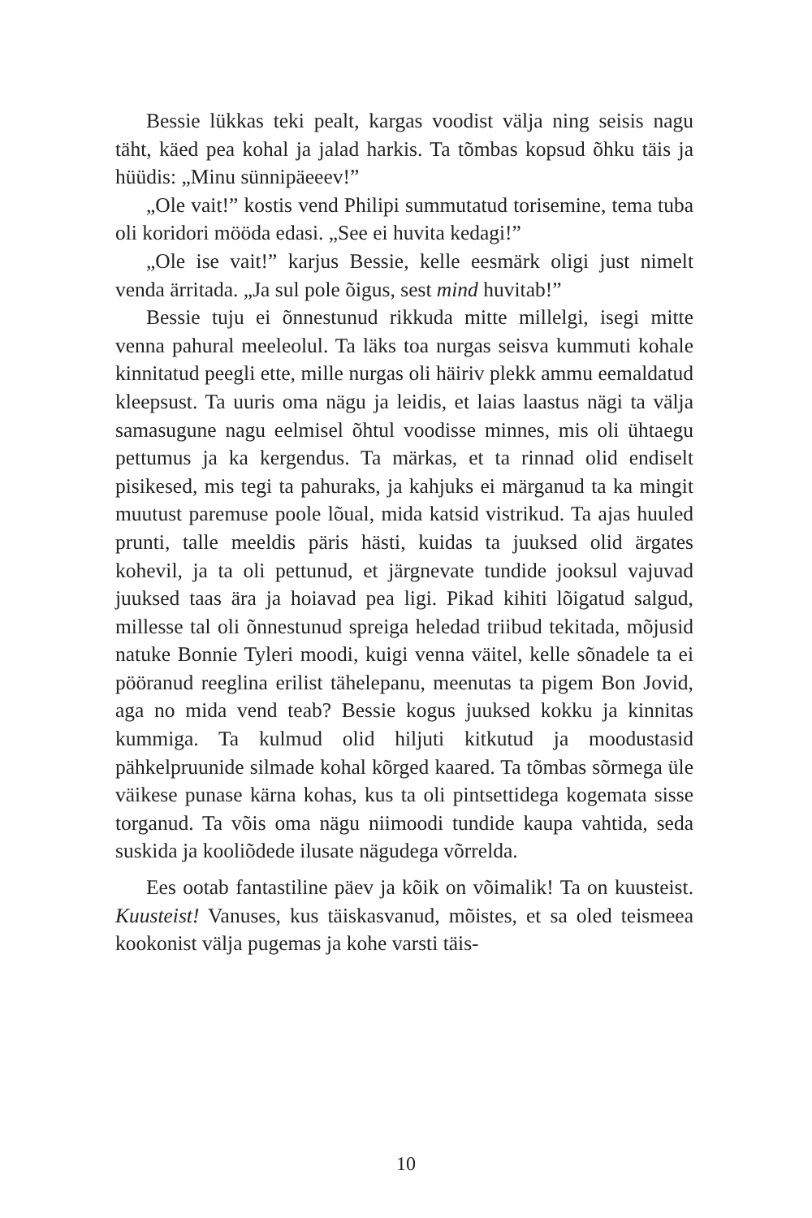Bessie lükkas teki pealt, kargas voodist välja ning seisis nagu täht, käed pea kohal ja jalad harkis. Ta tõmbas kopsud õhku täis ja hüüdis: „Minu sünnipäeeev!”
„Ole vait!” kostis vend Philipi summutatud torisemine, tema tuba oli koridori mööda edasi. „See ei huvita kedagi!”
„Ole ise vait!” karjus Bessie, kelle eesmärk oligi just nimelt venda ärritada. „Ja sul pole õigus, sest mind huvitab!”
Bessie tuju ei õnnestunud rikkuda mitte millelgi, isegi mitte venna pahural meeleolul. Ta läks toa nurgas seisva kummuti kohale kinnitatud peegli ette, mille nurgas oli häiriv plekk ammu eemaldatud kleepsust. Ta uuris oma nägu ja leidis, et laias laastus nägi ta välja samasugune nagu eelmisel õhtul voodisse minnes, mis oli ühtaegu pettumus ja ka kergendus. Ta märkas, et ta rinnad olid endiselt pisikesed, mis tegi ta pahuraks, ja kahjuks ei märganud ta ka mingit muutust paremuse poole lõual, mida katsid vistrikud. Ta ajas huuled prunti, talle meeldis päris hästi, kuidas ta juuksed olid ärgates kohevil, ja ta oli pettunud, et järgnevate tundide jooksul vajuvad juuksed taas ära ja hoiavad pea ligi. Pikad kihiti lõigatud salgud, millesse tal oli õnnestunud spreiga heledad triibud tekitada, mõjusid natuke Bonnie Tyleri moodi, kuigi venna väitel, kelle sõnadele ta ei pööranud reeglina erilist tähelepanu, meenutas ta pigem Bon Jovid, aga no mida vend teab? Bessie kogus juuksed kokku ja kinnitas kummiga. Ta kulmud olid hiljuti kitkutud ja moodustasid pähkelpruunide silmade kohal kõrged kaared. Ta tõmbas sõrmega üle väikese punase kärna kohas, kus ta oli pintsettidega kogemata sisse torganud. Ta võis oma nägu niimoodi tundide kaupa vahtida, seda suskida ja kooliõdede ilusate nägudega võrrelda.
Ees ootab fantastiline päev ja kõik on võimalik! Ta on kuusteist. Kuusteist! Vanuses, kus täiskasvanud, mõistes, et sa oled teismeea kookonist välja pugemas ja kohe varsti täis-
10